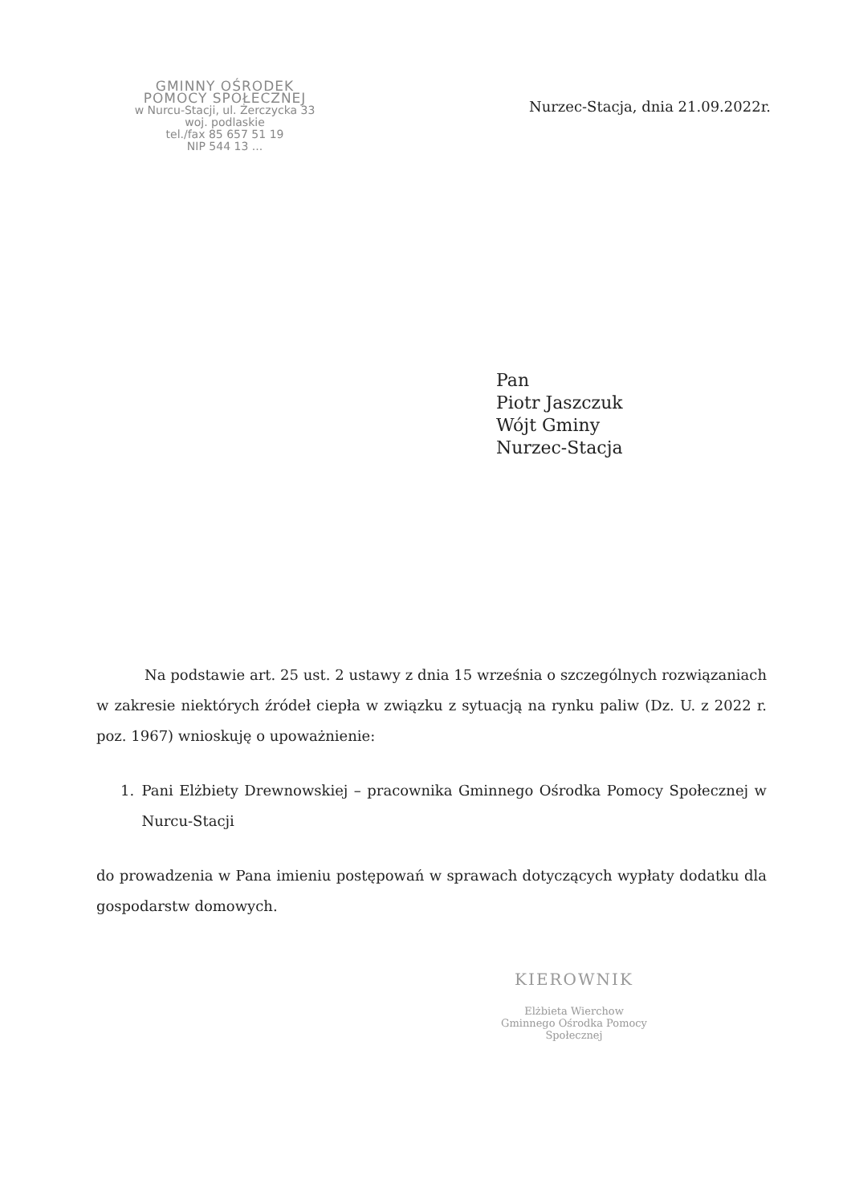GMINNY OŚRODEK
POMOCY SPOŁECZNEJ
w Nurcu-Stacji, ul. Żerczycka 33
woj. podlaskie
tel./fax 85 657 51 19
NIP 544 13 ...
Nurzec-Stacja, dnia 21.09.2022r.
Pan
Piotr Jaszczuk
Wójt Gminy
Nurzec-Stacja
Na podstawie art. 25 ust. 2 ustawy z dnia 15 września o szczególnych rozwiązaniach w zakresie niektórych źródeł ciepła w związku z sytuacją na rynku paliw (Dz. U. z 2022 r. poz. 1967) wnioskuję o upoważnienie:
1. Pani Elżbiety Drewnowskiej – pracownika Gminnego Ośrodka Pomocy Społecznej w Nurcu-Stacji
do prowadzenia w Pana imieniu postępowań w sprawach dotyczących wypłaty dodatku dla gospodarstw domowych.
KIEROWNIK
Elżbieta Wierchow
Gminnego Ośrodka Pomocy Społecznej